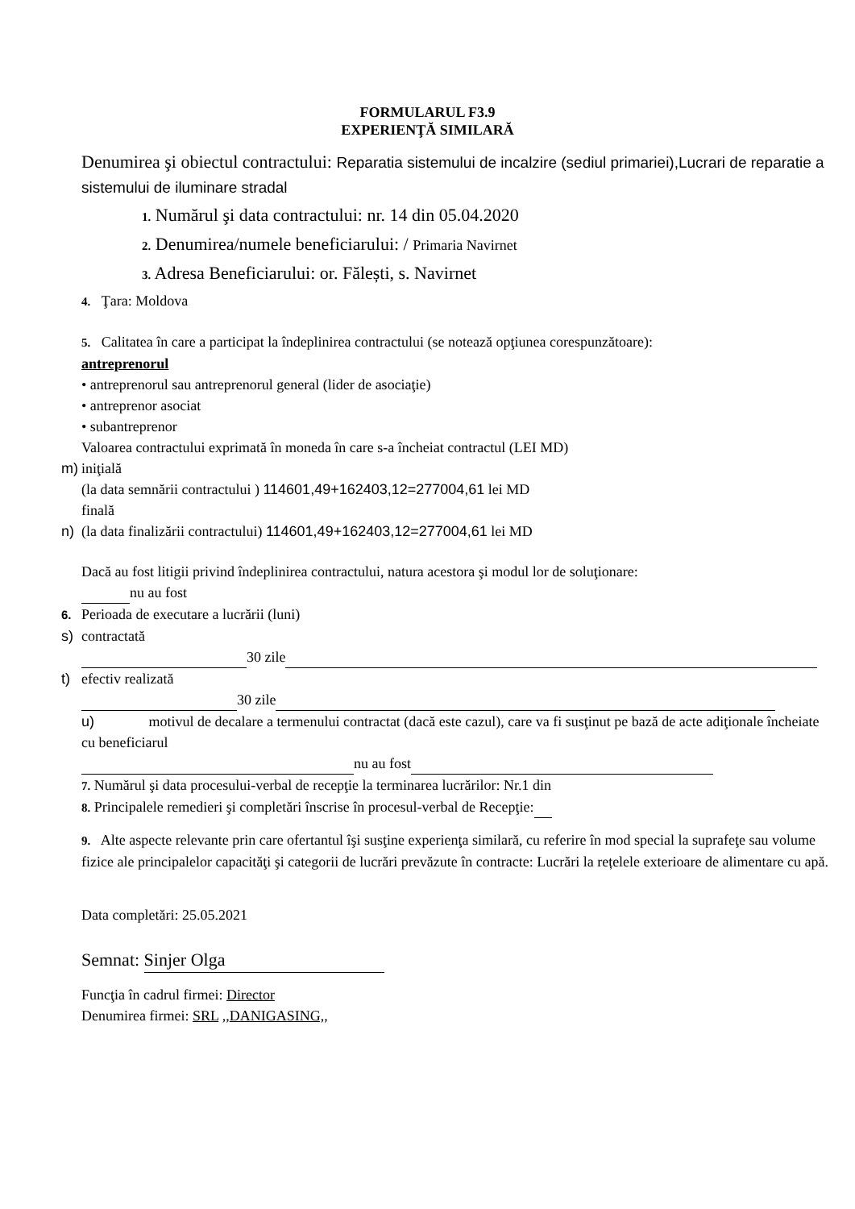FORMULARUL F3.9
EXPERIENŢĂ SIMILARĂ
Denumirea şi obiectul contractului: Reparatia sistemului de incalzire (sediul primariei),Lucrari de reparatie a sistemului de iluminare stradal
1. Numărul şi data contractului: nr. 14 din 05.04.2020
2. Denumirea/numele beneficiarului: / Primaria Navirnet
3. Adresa Beneficiarului: or. Fălești, s. Navirnet
4. Ţara: Moldova
5. Calitatea în care a participat la îndeplinirea contractului (se notează opţiunea corespunzătoare):
antreprenorul
• antreprenorul sau antreprenorul general (lider de asociaţie)
• antreprenor asociat
• subantreprenor
Valoarea contractului exprimată în moneda în care s-a încheiat contractul (LEI MD)
m) iniţială
(la data semnării contractului ) 114601,49+162403,12=277004,61 lei MD
finală
n) (la data finalizării contractului) 114601,49+162403,12=277004,61 lei MD
Dacă au fost litigii privind îndeplinirea contractului, natura acestora şi modul lor de soluţionare:
nu au fost
6. Perioada de executare a lucrării (luni)
s) contractată
30 zile
t) efectiv realizată
30 zile
u) motivul de decalare a termenului contractat (dacă este cazul), care va fi susţinut pe bază de acte adiţionale încheiate cu beneficiarul
nu au fost
7. Numărul şi data procesului-verbal de recepţie la terminarea lucrărilor: Nr.1 din
8. Principalele remedieri şi completări înscrise în procesul-verbal de Recepţie:
9. Alte aspecte relevante prin care ofertantul îşi susţine experienţa similară, cu referire în mod special la suprafeţe sau volume fizice ale principalelor capacităţi şi categorii de lucrări prevăzute în contracte: Lucrări la rețelele exterioare de alimentare cu apă.
Data completări: 25.05.2021
Semnat: Sinjer Olga
Funcţia în cadrul firmei: Director
Denumirea firmei: SRL ,,DANIGASING,,